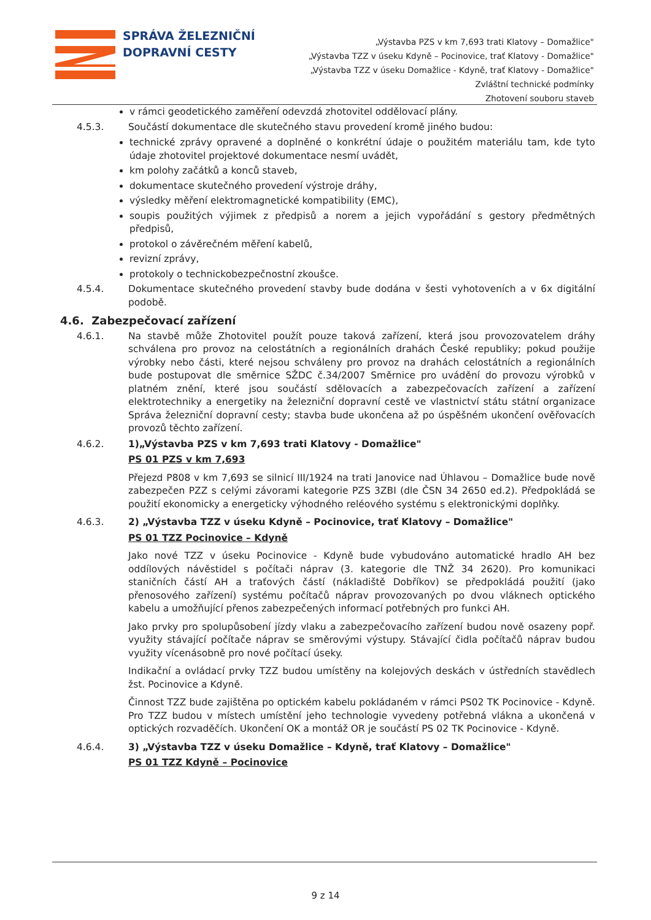SPRÁVA ŽELEZNIČNÍ
DOPRAVNÍ CESTY
„Výstavba PZS v km 7,693 trati Klatovy – Domažlice"
„Výstavba TZZ v úseku Kdyně – Pocinovice, trať Klatovy - Domažlice"
„Výstavba TZZ v úseku Domažlice - Kdyně, trať Klatovy - Domažlice"
Zvláštní technické podmínky
Zhotovení souboru staveb
v rámci geodetického zaměření odevzdá zhotovitel oddělovací plány.
4.5.3. Součástí dokumentace dle skutečného stavu provedení kromě jiného budou:
technické zprávy opravené a doplněné o konkrétní údaje o použitém materiálu tam, kde tyto údaje zhotovitel projektové dokumentace nesmí uvádět,
km polohy začátků a konců staveb,
dokumentace skutečného provedení výstroje dráhy,
výsledky měření elektromagnetické kompatibility (EMC),
soupis použitých výjimek z předpisů a norem a jejich vypořádání s gestory předmětných předpisů,
protokol o závěrečném měření kabelů,
revizní zprávy,
protokoly o technickobezpečnostní zkoušce.
4.5.4. Dokumentace skutečného provedení stavby bude dodána v šesti vyhotoveních a v 6x digitální podobě.
4.6. Zabezpečovací zařízení
4.6.1. Na stavbě může Zhotovitel použít pouze taková zařízení, která jsou provozovatelem dráhy schválena pro provoz na celostátních a regionálních drahách České republiky; pokud použije výrobky nebo části, které nejsou schváleny pro provoz na drahách celostátních a regionálních bude postupovat dle směrnice SŽDC č.34/2007 Směrnice pro uvádění do provozu výrobků v platném znění, které jsou součástí sdělovacích a zabezpečovacích zařízení a zařízení elektrotechniky a energetiky na železniční dopravní cestě ve vlastnictví státu státní organizace Správa železniční dopravní cesty; stavba bude ukončena až po úspěšném ukončení ověřovacích provozů těchto zařízení.
4.6.2. 1)„Výstavba PZS v km 7,693 trati Klatovy - Domažlice"
PS 01 PZS v km 7,693
Přejezd P808 v km 7,693 se silnicí III/1924 na trati Janovice nad Úhlavou – Domažlice bude nově zabezpečen PZZ s celými závorami kategorie PZS 3ZBI (dle ČSN 34 2650 ed.2). Předpokládá se použití ekonomicky a energeticky výhodného reléového systému s elektronickými doplňky.
4.6.3. 2) „Výstavba TZZ v úseku Kdyně – Pocinovice, trať Klatovy – Domažlice"
PS 01 TZZ Pocinovice – Kdyně
Jako nové TZZ v úseku Pocinovice - Kdyně bude vybudováno automatické hradlo AH bez oddílových návěstidel s počítači náprav (3. kategorie dle TNŽ 34 2620). Pro komunikaci staničních částí AH a traťových částí (nákladiště Dobříkov) se předpokládá použití (jako přenosového zařízení) systému počítačů náprav provozovaných po dvou vláknech optického kabelu a umožňující přenos zabezpečených informací potřebných pro funkci AH.
Jako prvky pro spolupůsobení jízdy vlaku a zabezpečovacího zařízení budou nově osazeny popř. využity stávající počítače náprav se směrovými výstupy. Stávající čidla počítačů náprav budou využity vícenásobně pro nové počítací úseky.
Indikační a ovládací prvky TZZ budou umístěny na kolejových deskách v ústředních stavědlech žst. Pocinovice a Kdyně.
Činnost TZZ bude zajištěna po optickém kabelu pokládaném v rámci PS02 TK Pocinovice - Kdyně. Pro TZZ budou v místech umístění jeho technologie vyvedeny potřebná vlákna a ukončená v optických rozvaděčích. Ukončení OK a montáž OR je součástí PS 02 TK Pocinovice - Kdyně.
4.6.4. 3) „Výstavba TZZ v úseku Domažlice – Kdyně, trať Klatovy – Domažlice"
PS 01 TZZ Kdyně – Pocinovice
9 z 14